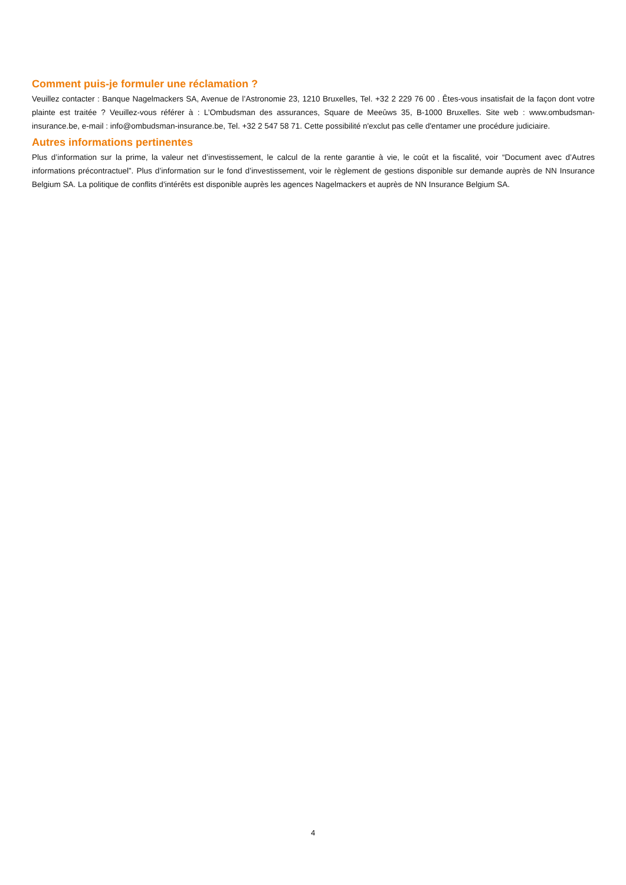Comment puis-je formuler une réclamation ?
Veuillez contacter : Banque Nagelmackers SA, Avenue de l’Astronomie 23, 1210 Bruxelles, Tel. +32 2 229 76 00 . Êtes-vous insatisfait de la façon dont votre plainte est traitée ? Veuillez-vous référer à : L’Ombudsman des assurances, Square de Meeûws 35, B-1000 Bruxelles. Site web : www.ombudsman-insurance.be, e-mail : info@ombudsman-insurance.be, Tel. +32 2 547 58 71. Cette possibilité n'exclut pas celle d'entamer une procédure judiciaire.
Autres informations pertinentes
Plus d’information sur la prime, la valeur net d’investissement, le calcul de la rente garantie à vie, le coût et la fiscalité, voir “Document avec d’Autres informations précontractuel”. Plus d’information sur le fond d’investissement, voir le règlement de gestions disponible sur demande auprès de NN Insurance Belgium SA. La politique de conflits d'intérêts est disponible auprès les agences Nagelmackers et auprès de NN Insurance Belgium SA.
4